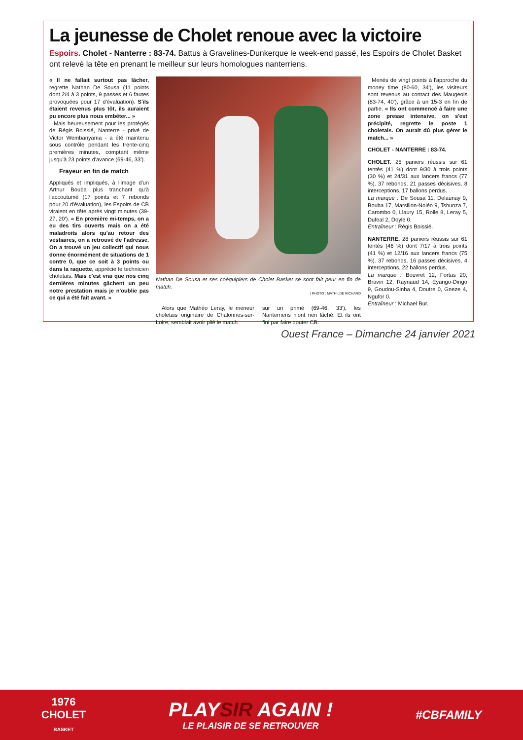La jeunesse de Cholet renoue avec la victoire
Espoirs. Cholet - Nanterre : 83-74. Battus à Gravelines-Dunkerque le week-end passé, les Espoirs de Cholet Basket ont relevé la tête en prenant le meilleur sur leurs homologues nanterriens.
« Il ne fallait surtout pas lâcher, regrette Nathan De Sousa (11 points dont 2/4 à 3 points, 9 passes et 6 fautes provoquées pour 17 d'évaluation). S'ils étaient revenus plus tôt, ils auraient pu encore plus nous embêter... »
Mais heureusement pour les protégés de Régis Boissié, Nanterre - privé de Victor Wembanyama - a été maintenu sous contrôle pendant les trente-cinq premières minutes, comptant même jusqu'à 23 points d'avance (69-46, 33').
Frayeur en fin de match
Appliqués et impliqués, à l'image d'un Arthur Bouba plus tranchant qu'à l'accoutumé (17 points et 7 rebonds pour 20 d'évaluation), les Espoirs de CB viraient en tête après vingt minutes (39-27, 20'). « En première mi-temps, on a eu des tirs ouverts mais on a été maladroits alors qu'au retour des vestiaires, on a retrouvé de l'adresse. On a trouvé un jeu collectif qui nous donne énormément de situations de 1 contre 0, que ce soit à 3 points ou dans la raquette, apprécie le technicien choletais. Mais c'est vrai que nos cinq dernières minutes gâchent un peu notre prestation mais je n'oublie pas ce qui a été fait avant. »
Nathan De Sousa et ses coéquipiers de Cholet Basket se sont fait peur en fin de match.
| PHOTO : MATHILDE RICHARD
Alors que Mathéo Leray, le meneur choletais originaire de Chalonnes-sur-Loire, semblait avoir plié le match
sur un primé (69-46, 33'), les Nanterriens n'ont rien lâché. Et ils ont fini par faire douter CB.
Menés de vingt points à l'approche du money time (80-60, 34'), les visiteurs sont revenus au contact des Maugeois (83-74, 40'), grâce à un 15-3 en fin de partie. « Ils ont commencé à faire une zone presse intensive, on s'est précipité, regrette le poste 1 choletais. On aurait dû plus gérer le match... »
CHOLET - NANTERRE : 83-74.
CHOLET. 25 paniers réussis sur 61 tentés (41 %) dont 9/30 à trois points (30 %) et 24/31 aux lancers francs (77 %). 37 rebonds, 21 passes décisives, 8 interceptions, 17 ballons perdus.
La marque : De Sousa 11, Delaunay 9, Bouba 17, Marsillon-Noléo 9, Tshunza 7, Carombo 0, Llaury 15, Rolle 8, Leray 5, Dufeal 2, Doyle 0.
Entraîneur : Régis Boissié.
NANTERRE. 28 paniers réussis sur 61 tentés (46 %) dont 7/17 à trois points (41 %) et 12/16 aux lancers francs (75 %). 37 rebonds, 16 passes décisives, 4 interceptions, 22 ballons perdus.
La marque : Bouvret 12, Fortas 20, Bravin 12, Raynaud 14, Eyango-Dingo 9, Goudou-Sinha 4, Doutre 0, Gneze 4, Ngufor 0.
Entraîneur : Michael Bur.
Ouest France – Dimanche 24 janvier 2021
1976
CHOLET
BASKET
PLAYSIR AGAIN !
LE PLAISIR DE SE RETROUVER
#CBFAMILY